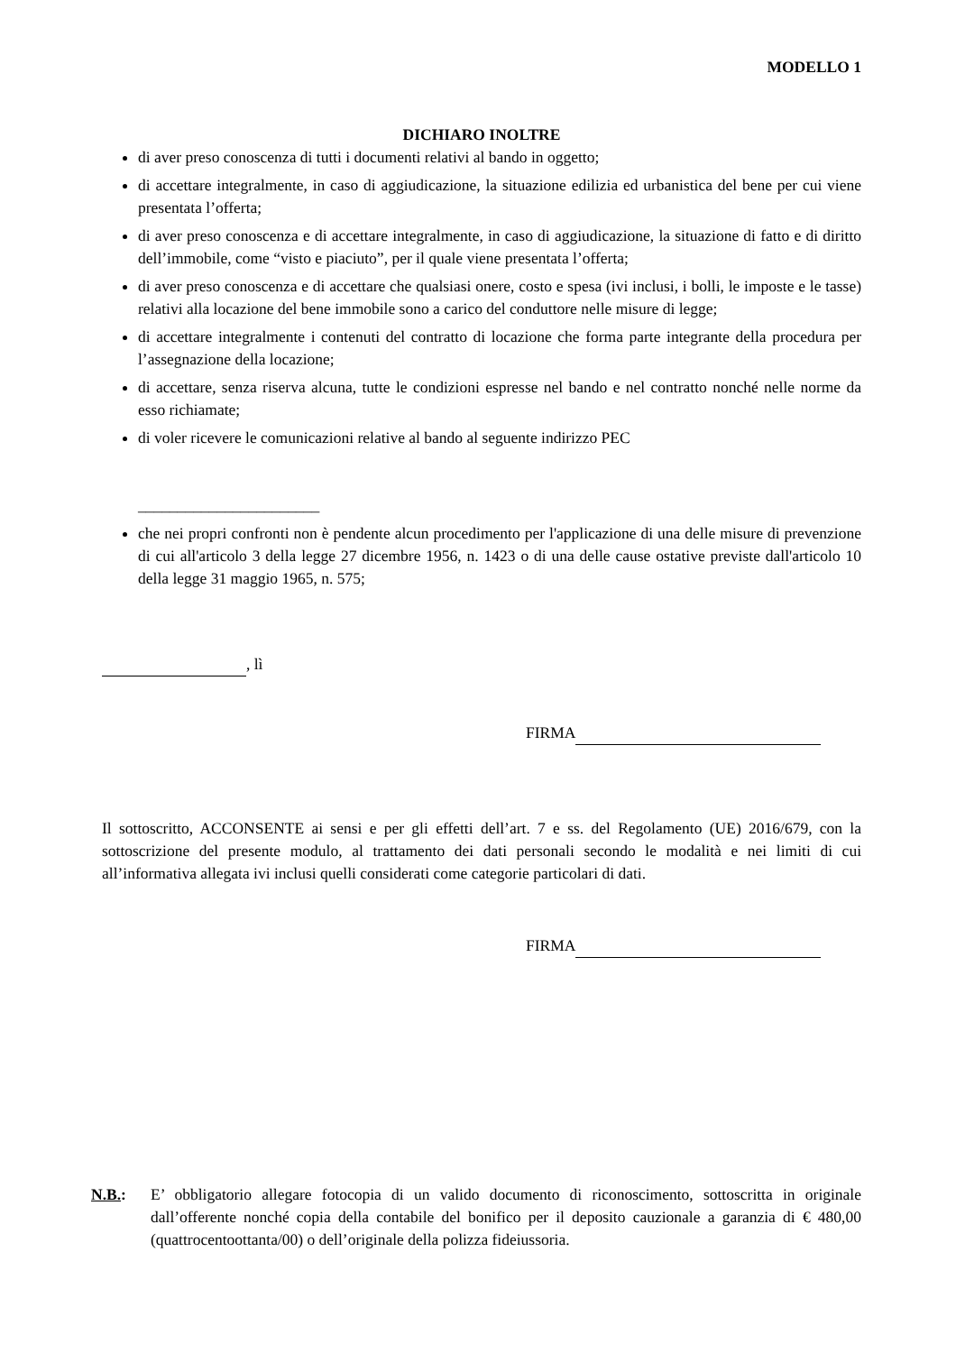MODELLO 1
DICHIARO INOLTRE
di aver preso conoscenza di tutti i documenti relativi al bando in oggetto;
di accettare integralmente, in caso di aggiudicazione, la situazione edilizia ed urbanistica del bene per cui viene presentata l’offerta;
di aver preso conoscenza e di accettare integralmente, in caso di aggiudicazione, la situazione di fatto e di diritto dell’immobile, come “visto e piaciuto”, per il quale viene presentata l’offerta;
di aver preso conoscenza e di accettare che qualsiasi onere, costo e spesa (ivi inclusi, i bolli, le imposte e le tasse) relativi alla locazione del bene immobile sono a carico del conduttore nelle misure di legge;
di accettare integralmente i contenuti del contratto di locazione che forma parte integrante della procedura per l’assegnazione della locazione;
di accettare, senza riserva alcuna, tutte le condizioni espresse nel bando e nel contratto nonché nelle norme da esso richiamate;
di voler ricevere le comunicazioni relative al bando al seguente indirizzo PEC
_______________________
che nei propri confronti non è pendente alcun procedimento per l'applicazione di una delle misure di prevenzione di cui all'articolo 3 della legge 27 dicembre 1956, n. 1423 o di una delle cause ostative previste dall'articolo 10 della legge 31 maggio 1965, n. 575;
, lì
FIRMA
Il sottoscritto, ACCONSENTE ai sensi e per gli effetti dell’art. 7 e ss. del Regolamento (UE) 2016/679, con la sottoscrizione del presente modulo, al trattamento dei dati personali secondo le modalità e nei limiti di cui all’informativa allegata ivi inclusi quelli considerati come categorie particolari di dati.
FIRMA
N.B.: E’ obbligatorio allegare fotocopia di un valido documento di riconoscimento, sottoscritta in originale dall’offerente nonché copia della contabile del bonifico per il deposito cauzionale a garanzia di € 480,00 (quattrocentoottanta/00) o dell’originale della polizza fideiussoria.